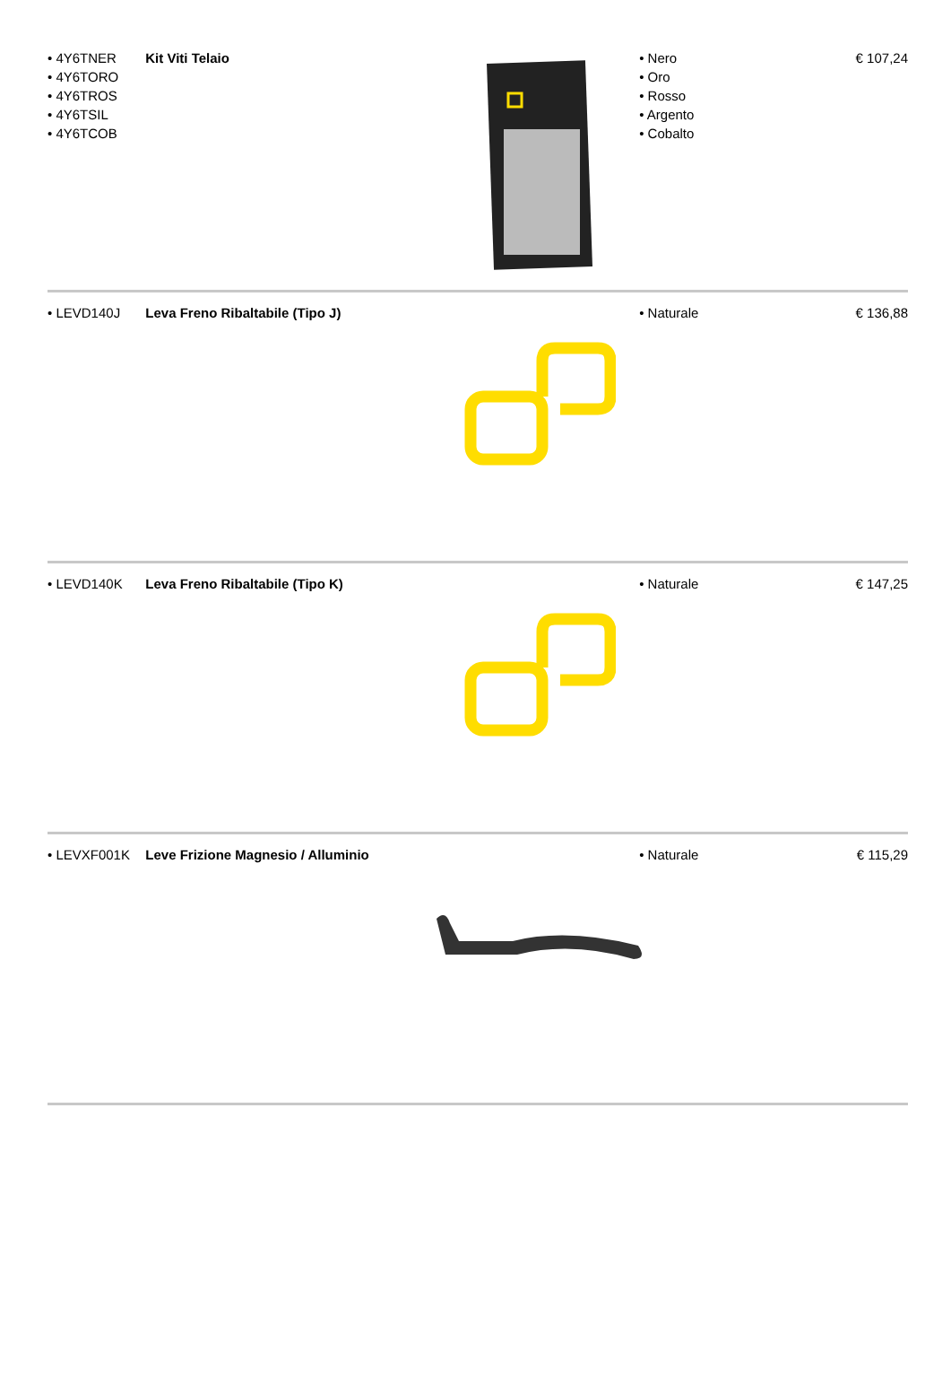• 4Y6TNER
• 4Y6TORO
• 4Y6TROS
• 4Y6TSIL
• 4Y6TCOB
Kit Viti Telaio • Nero
• Oro
• Rosso
• Argento
• Cobalto
€ 107,24
• LEVD140J Leva Freno Ribaltabile (Tipo J) • Naturale € 136,88
• LEVD140K Leva Freno Ribaltabile (Tipo K) • Naturale € 147,25
• LEVXF001K Leve Frizione Magnesio / Alluminio • Naturale € 115,29